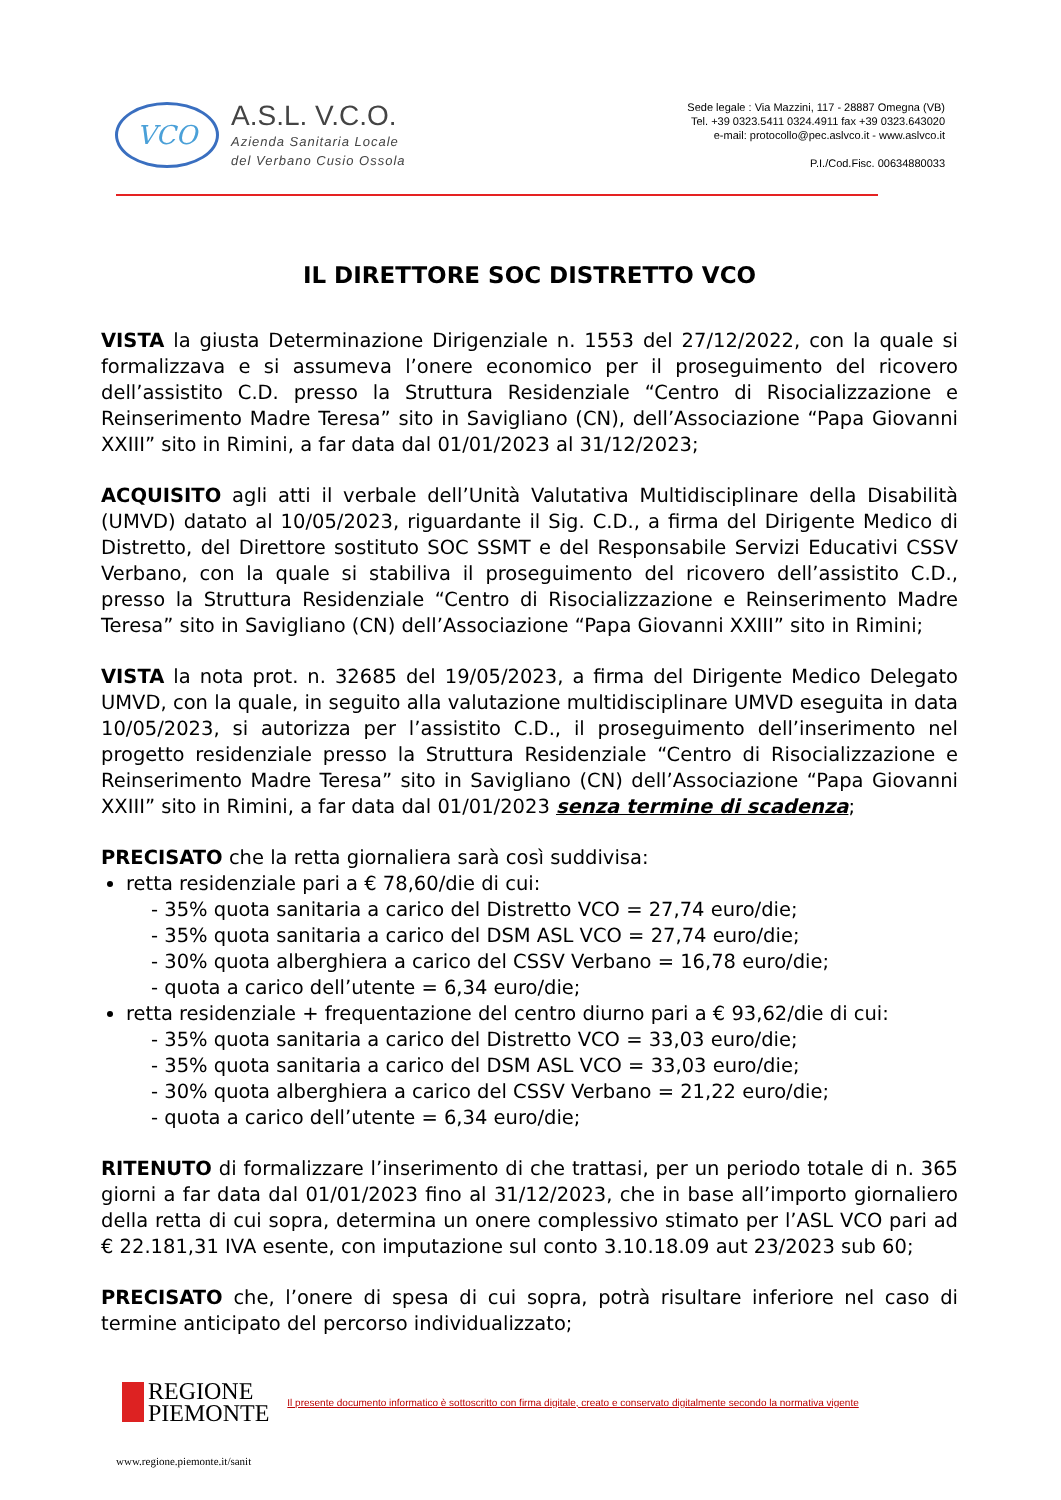VCO
A.S.L. V.C.O.
Azienda Sanitaria Locale
del Verbano Cusio Ossola
Sede legale : Via Mazzini, 117 - 28887 Omegna (VB)
Tel. +39 0323.5411 0324.4911 fax +39 0323.643020
e-mail: protocollo@pec.aslvco.it - www.aslvco.it
P.I./Cod.Fisc. 00634880033
IL DIRETTORE SOC DISTRETTO VCO
VISTA la giusta Determinazione Dirigenziale n. 1553 del 27/12/2022, con la quale si formalizzava e si assumeva l’onere economico per il proseguimento del ricovero dell’assistito C.D. presso la Struttura Residenziale “Centro di Risocializzazione e Reinserimento Madre Teresa” sito in Savigliano (CN), dell’Associazione “Papa Giovanni XXIII” sito in Rimini, a far data dal 01/01/2023 al 31/12/2023;
ACQUISITO agli atti il verbale dell’Unità Valutativa Multidisciplinare della Disabilità (UMVD) datato al 10/05/2023, riguardante il Sig. C.D., a firma del Dirigente Medico di Distretto, del Direttore sostituto SOC SSMT e del Responsabile Servizi Educativi CSSV Verbano, con la quale si stabiliva il proseguimento del ricovero dell’assistito C.D., presso la Struttura Residenziale “Centro di Risocializzazione e Reinserimento Madre Teresa” sito in Savigliano (CN) dell’Associazione “Papa Giovanni XXIII” sito in Rimini;
VISTA la nota prot. n. 32685 del 19/05/2023, a firma del Dirigente Medico Delegato UMVD, con la quale, in seguito alla valutazione multidisciplinare UMVD eseguita in data 10/05/2023, si autorizza per l’assistito C.D., il proseguimento dell’inserimento nel progetto residenziale presso la Struttura Residenziale “Centro di Risocializzazione e Reinserimento Madre Teresa” sito in Savigliano (CN) dell’Associazione “Papa Giovanni XXIII” sito in Rimini, a far data dal 01/01/2023 senza termine di scadenza;
PRECISATO che la retta giornaliera sarà così suddivisa:
retta residenziale pari a € 78,60/die di cui:
- 35% quota sanitaria a carico del Distretto VCO = 27,74 euro/die;
- 35% quota sanitaria a carico del DSM ASL VCO = 27,74 euro/die;
- 30% quota alberghiera a carico del CSSV Verbano = 16,78 euro/die;
- quota a carico dell’utente = 6,34 euro/die;
retta residenziale + frequentazione del centro diurno pari a € 93,62/die di cui:
- 35% quota sanitaria a carico del Distretto VCO = 33,03 euro/die;
- 35% quota sanitaria a carico del DSM ASL VCO = 33,03 euro/die;
- 30% quota alberghiera a carico del CSSV Verbano = 21,22 euro/die;
- quota a carico dell’utente = 6,34 euro/die;
RITENUTO di formalizzare l’inserimento di che trattasi, per un periodo totale di n. 365 giorni a far data dal 01/01/2023 fino al 31/12/2023, che in base all’importo giornaliero della retta di cui sopra, determina un onere complessivo stimato per l’ASL VCO pari ad € 22.181,31 IVA esente, con imputazione sul conto 3.10.18.09 aut 23/2023 sub 60;
PRECISATO che, l’onere di spesa di cui sopra, potrà risultare inferiore nel caso di termine anticipato del percorso individualizzato;
REGIONE
PIEMONTE Il presente documento informatico è sottoscritto con firma digitale, creato e conservato digitalmente secondo la normativa vigente
www.regione.piemonte.it/sanit